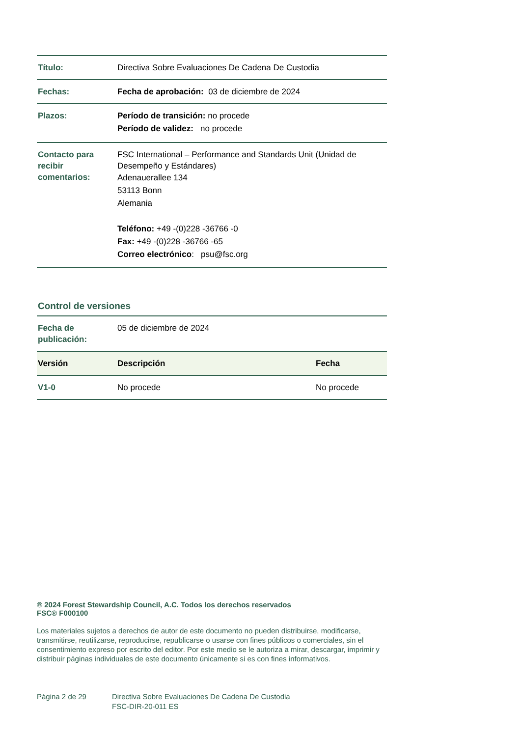| Título: | Directiva Sobre Evaluaciones De Cadena De Custodia |
| Fechas: | Fecha de aprobación: 03 de diciembre de 2024 |
| Plazos: | Período de transición: no procede Período de validez: no procede |
| Contacto para recibir comentarios: | FSC International – Performance and Standards Unit (Unidad de Desempeño y Estándares) Adenauerallee 134 53113 Bonn Alemania Teléfono: +49 -(0)228 -36766 -0 Fax: +49 -(0)228 -36766 -65 Correo electrónico : psu@fsc.org |
Control de versiones
| Fecha de publicación: | 05 de diciembre de 2024 | |
| Versión | Descripción | Fecha |
| V1-0 | No procede | No procede |
® 2024 Forest Stewardship Council, A.C. Todos los derechos reservados
FSC® F000100
Los materiales sujetos a derechos de autor de este documento no pueden distribuirse, modificarse, transmitirse, reutilizarse, reproducirse, republicarse o usarse con fines públicos o comerciales, sin el consentimiento expreso por escrito del editor. Por este medio se le autoriza a mirar, descargar, imprimir y distribuir páginas individuales de este documento únicamente si es con fines informativos.
Página 2 de 29 Directiva Sobre Evaluaciones De Cadena De Custodia
FSC-DIR-20-011 ES